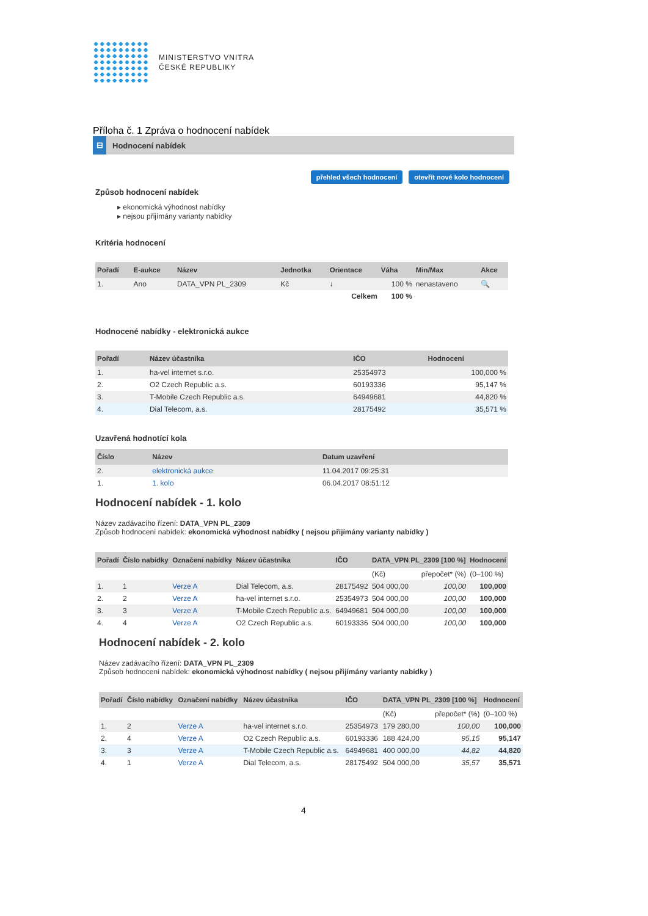MINISTERSTVO VNITRA
ČESKÉ REPUBLIKY
Příloha č. 1 Zpráva o hodnocení nabídek
⊟ Hodnocení nabídek
přehled všech hodnocení otevřít nové kolo hodnocení
Způsob hodnocení nabídek
▸ ekonomická výhodnost nabídky
▸ nejsou přijímány varianty nabídky
Kritéria hodnocení
| Pořadí | E-aukce | Název | Jednotka | Orientace | Váha | Min/Max | Akce |
| --- | --- | --- | --- | --- | --- | --- | --- |
| 1. | Ano | DATA_VPN PL_2309 | Kč | ↓ | 100 % | nenastaveno | 🔍 |
| | | | | Celkem | 100 % | | |
Hodnocené nabídky - elektronická aukce
| Pořadí | Název účastníka | IČO | Hodnocení |
| --- | --- | --- | --- |
| 1. | ha-vel internet s.r.o. | 25354973 | 100,000 % |
| 2. | O2 Czech Republic a.s. | 60193336 | 95,147 % |
| 3. | T-Mobile Czech Republic a.s. | 64949681 | 44,820 % |
| 4. | Dial Telecom, a.s. | 28175492 | 35,571 % |
Uzavřená hodnotící kola
| Číslo | Název | Datum uzavření |
| --- | --- | --- |
| 2. | elektronická aukce | 11.04.2017 09:25:31 |
| 1. | 1. kolo | 06.04.2017 08:51:12 |
Hodnocení nabídek - 1. kolo
Název zadávacího řízení: DATA_VPN PL_2309
Způsob hodnocení nabídek: ekonomická výhodnost nabídky ( nejsou přijímány varianty nabídky )
| Pořadí | Číslo nabídky | Označení nabídky | Název účastníka | IČO | DATA_VPN PL_2309 [100 %] | | Hodnocení |
| --- | --- | --- | --- | --- | --- | --- | --- |
| | | | | | (Kč) | přepočet* (%) | (0–100 %) |
| 1. | 1 | Verze A | Dial Telecom, a.s. | 28175492 | 504 000,00 | 100,00 | 100,000 |
| 2. | 2 | Verze A | ha-vel internet s.r.o. | 25354973 | 504 000,00 | 100,00 | 100,000 |
| 3. | 3 | Verze A | T-Mobile Czech Republic a.s. | 64949681 | 504 000,00 | 100,00 | 100,000 |
| 4. | 4 | Verze A | O2 Czech Republic a.s. | 60193336 | 504 000,00 | 100,00 | 100,000 |
Hodnocení nabídek - 2. kolo
Název zadávacího řízení: DATA_VPN PL_2309
Způsob hodnocení nabídek: ekonomická výhodnost nabídky ( nejsou přijímány varianty nabídky )
| Pořadí | Číslo nabídky | Označení nabídky | Název účastníka | IČO | DATA_VPN PL_2309 [100 %] | | Hodnocení |
| --- | --- | --- | --- | --- | --- | --- | --- |
| | | | | | (Kč) | přepočet* (%) | (0–100 %) |
| 1. | 2 | Verze A | ha-vel internet s.r.o. | 25354973 | 179 280,00 | 100,00 | 100,000 |
| 2. | 4 | Verze A | O2 Czech Republic a.s. | 60193336 | 188 424,00 | 95,15 | 95,147 |
| 3. | 3 | Verze A | T-Mobile Czech Republic a.s. | 64949681 | 400 000,00 | 44,82 | 44,820 |
| 4. | 1 | Verze A | Dial Telecom, a.s. | 28175492 | 504 000,00 | 35,57 | 35,571 |
4